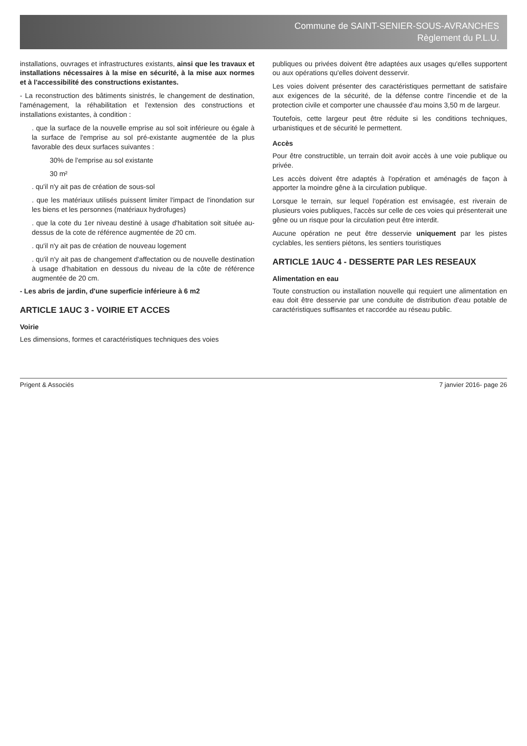Commune de SAINT-SENIER-SOUS-AVRANCHES
Règlement du P.L.U.
installations, ouvrages et infrastructures existants, ainsi que les travaux et installations nécessaires à la mise en sécurité, à la mise aux normes et à l'accessibilité des constructions existantes.
- La reconstruction des bâtiments sinistrés, le changement de destination, l'aménagement, la réhabilitation et l'extension des constructions et installations existantes, à condition :
. que la surface de la nouvelle emprise au sol soit inférieure ou égale à la surface de l'emprise au sol pré-existante augmentée de la plus favorable des deux surfaces suivantes :
30% de l'emprise au sol existante
30 m²
. qu'il n'y ait pas de création de sous-sol
. que les matériaux utilisés puissent limiter l'impact de l'inondation sur les biens et les personnes (matériaux hydrofuges)
. que la cote du 1er niveau destiné à usage d'habitation soit située au-dessus de la cote de référence augmentée de 20 cm.
. qu'il n'y ait pas de création de nouveau logement
. qu'il n'y ait pas de changement d'affectation ou de nouvelle destination à usage d'habitation en dessous du niveau de la côte de référence augmentée de 20 cm.
- Les abris de jardin, d'une superficie inférieure à 6 m2
ARTICLE 1AUC 3 - VOIRIE ET ACCES
Voirie
Les dimensions, formes et caractéristiques techniques des voies
publiques ou privées doivent être adaptées aux usages qu'elles supportent ou aux opérations qu'elles doivent desservir.
Les voies doivent présenter des caractéristiques permettant de satisfaire aux exigences de la sécurité, de la défense contre l'incendie et de la protection civile et comporter une chaussée d'au moins 3,50 m de largeur.
Toutefois, cette largeur peut être réduite si les conditions techniques, urbanistiques et de sécurité le permettent.
Accès
Pour être constructible, un terrain doit avoir accès à une voie publique ou privée.
Les accès doivent être adaptés à l'opération et aménagés de façon à apporter la moindre gêne à la circulation publique.
Lorsque le terrain, sur lequel l'opération est envisagée, est riverain de plusieurs voies publiques, l'accès sur celle de ces voies qui présenterait une gêne ou un risque pour la circulation peut être interdit.
Aucune opération ne peut être desservie uniquement par les pistes cyclables, les sentiers piétons, les sentiers touristiques
ARTICLE 1AUC 4 - DESSERTE PAR LES RESEAUX
Alimentation en eau
Toute construction ou installation nouvelle qui requiert une alimentation en eau doit être desservie par une conduite de distribution d'eau potable de caractéristiques suffisantes et raccordée au réseau public.
Prigent & Associés 7 janvier 2016- page 26